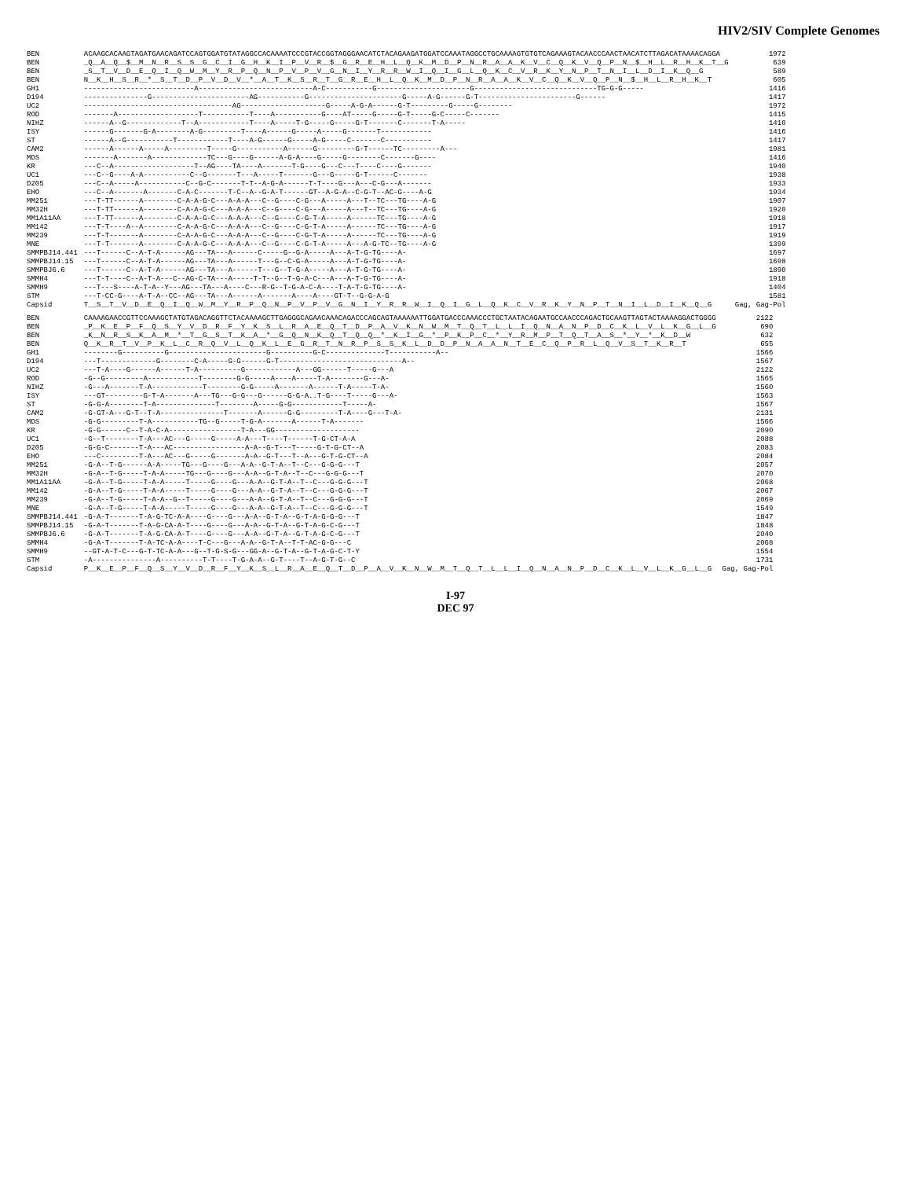HIV2/SIV Complete Genomes
| BEN | ACAAGCACAAGTAGATGAACAGATCCAGTGGATGTATAGGCCACAAAATCCCGTACCGGTAGGGAACATCTACAGAAGATGGATCCAAATAGGCCTGCAAAAGTGTGTCAGAAAGTACAACCCAACTAACATCTTAGACATAAAACAGGA | 1972 |
| BEN | _Q__A__Q__$__M__N__R__S__S__G__C__I__G__H__K__I__P__V__R__$__G__R__E__H__L__Q__K__M__D__P__N__R__A__A__K__V__C__Q__K__V__Q__P__N__$__H__L__R__H__K__T__G | 639 |
| BEN | _S__T__V__D__E__Q__I__Q__W__M__Y__R__P__Q__N__P__V__P__V__G__N__I__Y__R__R__W__I__Q__I__G__L__Q__K__C__V__R__K__Y__N__P__T__N__I__L__D__I__K__Q__G | 589 |
| BEN | N__K__H__S__R__*__S__T__D__P__V__D__V__*__A__T__K__S__R__T__G__R__E__H__L__Q__K__M__D__P__N__R__A__A__K__V__C__Q__K__V__Q__P__N__$__H__L__R__H__K__T | 605 |
| GH1 | --------------------------A---------------------------A-C-----------G----------------------G-----------------------------TG-G-G----- | 1416 |
| D194 | ---------------G-----------------------AG-----------G----------------------G-----A-G------G-T-----------------------G------ | 1417 |
| UC2 | -----------------------------------AG--------------------G-----A-G-A------G-T---------G-----G-------- | 1972 |
| ROD | -------A-------------------T-----------T----A-----------G----AT-----G-----G-T-----G-C-----C------- | 1415 |
| NIHZ | ------A--G-------------T--A------------T----A-----T-G-----G-----G-T-------C-------T-A----- | 1410 |
| ISY | ------G-------G-A--------A-G---------T----A------G-----A-----G-------T------------ | 1416 |
| ST | ------A--G-----------T------------T----A-G------G-----A-G-----C-------C----------- | 1417 |
| CAM2 | ------A------A-----A---------T-----G-----------A------G---------G-T------TC---------A--- | 1981 |
| MDS | -------A-------A-------------TC---G----G------A-G-A----G-----G--------C-------G---- | 1416 |
| KR | ---C--A-------------------T--AG----TA----A-------T-G----G---C---T----C----G------- | 1940 |
| UC1 | ---C--G----A-A-----------C--G-------T---A-----T-------G---G-----G-T------C------- | 1938 |
| D205 | ---C--A-----A-----------C--G-C-------T-T--A-G-A------T-T----G---A---C-G---A------- | 1933 |
| EHO | ---C--A-------A-------C-A-C-------T-C--A--G-A-T------GT--A-G-A--C-G-T--AC-G----A-G | 1934 |
| MM251 | ---T-TT------A--------C-A-A-G-C---A-A-A---C--G----C-G---A-----A---T--TC---TG----A-G | 1907 |
| MM32H | ---T-TT------A--------C-A-A-G-C---A-A-A---C--G----C-G---A-----A---T--TC---TG----A-G | 1920 |
| MM1A11AA | ---T-TT------A--------C-A-A-G-C---A-A-A---C--G----C-G-T-A-----A------TC---TG----A-G | 1918 |
| MM142 | ---T-T----A--A--------C-A-A-G-C---A-A-A---C--G----C-G-T-A-----A------TC---TG----A-G | 1917 |
| MM239 | ---T-T-------A--------C-A-A-G-C---A-A-A---C--G----C-G-T-A-----A------TC---TG----A-G | 1919 |
| MNE | ---T-T-------A--------C-A-A-G-C---A-A-A---C--G----C-G-T-A-----A---A-G-TC--TG----A-G | 1399 |
| SMMPBJ14.441 | ---T------C--A-T-A------AG---TA---A------C-----G--G-A-----A---A-T-G-TG----A- | 1697 |
| SMMPBJ14.15 | ---T------C--A-T-A------AG---TA---A------T---G--C-G-A-----A---A-T-G-TG----A- | 1698 |
| SMMPBJ6.6 | ---T------C--A-T-A------AG---TA---A------T---G--T-G-A-----A---A-T-G-TG----A- | 1890 |
| SMMH4 | ---T-T----C--A-T-A---C--AG-C-TA---A-----T-T--G--T-G-A-C---A---A-T-G-TG----A- | 1918 |
| SMMH9 | ---T---S----A-T-A--Y---AG---TA---A----C---R-G--T-G-A-C-A----T-A-T-G-TG----A- | 1404 |
| STM | ---T-CC-G----A-T-A--CC--AG---TA---A------A-------A----A----GT-T--G-G-A-G | 1581 |
| Capsid | T__S__T__V__D__E__Q__I__Q__W__M__Y__R__P__Q__N__P__V__P__V__G__N__I__Y__R__R__W__I__Q__I__G__L__Q__K__C__V__R__K__Y__N__P__T__N__I__L__D__I__K__Q__G | Gag, Gag-Pol |
| BEN | CAAAAGAACCGTTCCAAAGCTATGTAGACAGGTTCTACAAAAGCTTGAGGGCAGAACAAACAGACCCAGCAGTAAAAAATTGGATGACCCAAACCCTGCTAATACAGAATGCCAACCCAGACTGCAAGTTAGTACTAAAAGGACTGGGG | 2122 |
| BEN | _P__K__E__P__F__Q__S__Y__V__D__R__F__Y__K__S__L__R__A__E__Q__T__D__P__A__V__K__N__W__M__T__Q__T__L__L__I__Q__N__A__N__P__D__C__K__L__V__L__K__G__L__G | 690 |
| BEN | _K__N__R__S__K__A__M__*__T__G__S__T__K__A__*__G__Q__N__K__Q__T__Q__Q__*__K__I__G__*__P__K__P__C__*__Y__R__M__P__T__Q__T__A__S__*__Y__*__K__D__W | 632 |
| BEN | Q__K__R__T__V__P__K__L__C__R__Q__V__L__Q__K__L__E__G__R__T__N__R__P__S__S__K__L__D__D__P__N__A__A__N__T__E__C__Q__P__R__L__Q__V__S__T__K__R__T | 655 |
| GH1 | --------G----------G-----------------------G----------G-C--------------T-----------A-- | 1566 |
| D194 | ---T-------------G--------C-A-----G-G------G-T-----------------------------A-- | 1567 |
| UC2 | ---T-A----G------A------T-A----------G------------A---GG------T-----G---A | 2122 |
| ROD | -G--G---------A------------T--------G-G-----A----A-----T-A--------G---A- | 1565 |
| NIHZ | -G---A-------T-A------------T--------G-G-----A-------A------T-A-----T-A- | 1560 |
| ISY | ---GT---------G-T-A-------A---TG---G-G---G------G-G-A..T-G----T-----G---A- | 1563 |
| ST | -G-G-A--------T-A--------------T--------A-----G-G------------T-----A- | 1567 |
| CAM2 | -G-GT-A---G-T--T-A---------------T-------A------G-G---------T-A----G---T-A- | 2131 |
| MDS | -G-G---------T-A-----------TG--G-----T-G-A-------A------T-A------- | 1566 |
| KR | -G-G------C--T-A-C-A-----------------T-A---GG-------------------- | 2090 |
| UC1 | -G--T--------T-A---AC---G-----G-----A-A---T----T------T-G-CT-A-A | 2088 |
| D205 | -G-G-C-------T-A---AC-----------------A-A--G-T---T-----G-T-G-CT--A | 2083 |
| EHO | ---C---------T-A---AC---G-----G-------A-A--G-T---T--A---G-T-G-CT--A | 2084 |
| MM251 | -G-A--T-G------A-A-----TG---G----G---A-A--G-T-A--T--C---G-G-G---T | 2057 |
| MM32H | -G-A--T-G-----T-A-A-----TG---G----G---A-A--G-T-A--T--C---G-G-G---T | 2070 |
| MM1A11AA | -G-A--T-G-----T-A-A-----T-----G----G---A-A--G-T-A--T--C---G-G-G---T | 2068 |
| MM142 | -G-A--T-G-----T-A-A-----T-----G----G---A-A--G-T-A--T--C---G-G-G---T | 2067 |
| MM239 | -G-A--T-G-----T-A-A--G--T-----G----G---A-A--G-T-A--T--C---G-G-G---T | 2069 |
| MNE | -G-A--T-G-----T-A-A-----T-----G----G---A-A--G-T-A--T--C---G-G-G---T | 1549 |
| SMMPBJ14.441 | -G-A-T-------T-A-G-TC-A-A----G----G---A-A--G-T-A--G-T-A-G-G-G---T | 1847 |
| SMMPBJ14.15 | -G-A-T-------T-A-G-CA-A-T----G----G---A-A--G-T-A--G-T-A-G-C-G---T | 1848 |
| SMMPBJ6.6 | -G-A-T-------T-A-G-CA-A-T----G----G---A-A--G-T-A--G-T-A-G-C-G---T | 2040 |
| SMMH4 | -G-A-T-------T-A-TC-A-A----T-C---G---A-A--G-T-A--T-T-AC-G-G---C | 2068 |
| SMMH9 | --GT-A-T-C---G-T-TC-A-A---G--T-G-S-G---GG-A--G-T-A--G-T-A-G-C-T-Y | 1554 |
| STM | -A---------------A----------T-T----T-G-A-A--G-T----T--A-G-T-G--C | 1731 |
| Capsid | P__K__E__P__F__Q__S__Y__V__D__R__F__Y__K__S__L__R__A__E__Q__T__D__P__A__V__K__N__W__M__T__Q__T__L__L__I__Q__N__A__N__P__D__C__K__L__V__L__K__G__L__G | Gag, Gag-Pol |
I-97
DEC 97